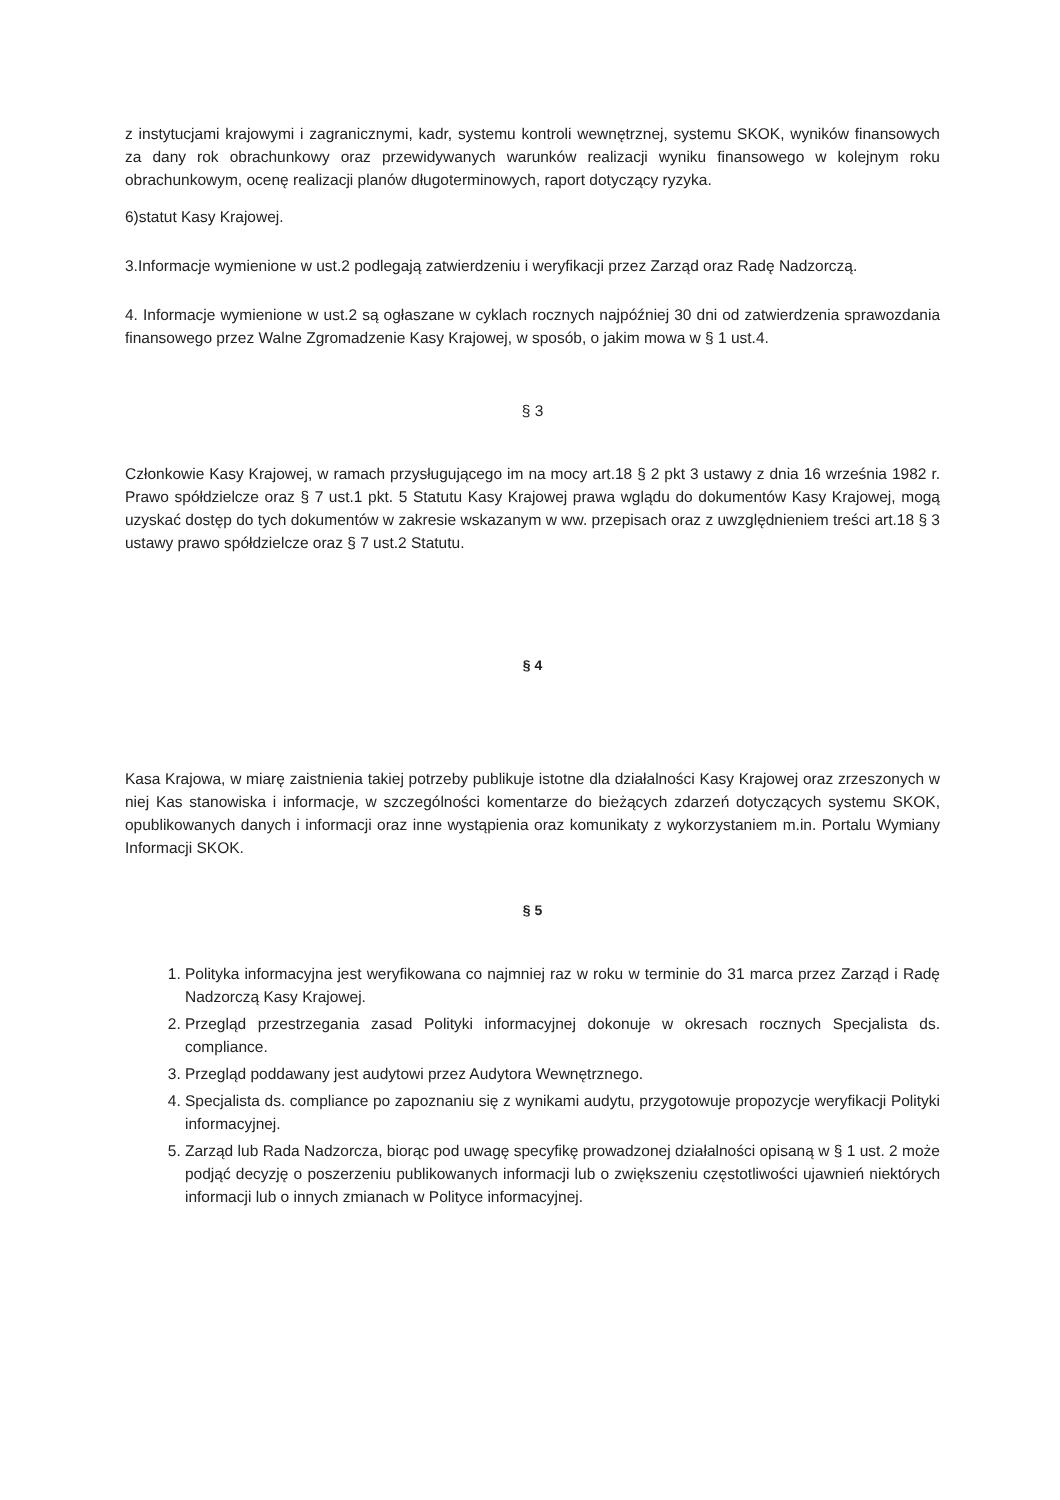z instytucjami krajowymi i zagranicznymi, kadr, systemu kontroli wewnętrznej, systemu SKOK, wyników finansowych za dany rok obrachunkowy oraz przewidywanych warunków realizacji wyniku finansowego w kolejnym roku obrachunkowym, ocenę realizacji planów długoterminowych, raport dotyczący ryzyka.
6)statut Kasy Krajowej.
3.Informacje wymienione w ust.2 podlegają zatwierdzeniu i weryfikacji przez Zarząd oraz Radę Nadzorczą.
4. Informacje wymienione w ust.2 są ogłaszane w cyklach rocznych najpóźniej 30 dni od zatwierdzenia sprawozdania finansowego przez Walne Zgromadzenie Kasy Krajowej, w sposób, o jakim mowa w § 1 ust.4.
§ 3
Członkowie Kasy Krajowej, w ramach przysługującego im na mocy art.18 § 2 pkt 3 ustawy z dnia 16 września 1982 r. Prawo spółdzielcze oraz § 7 ust.1 pkt. 5 Statutu Kasy Krajowej prawa wglądu do dokumentów Kasy Krajowej, mogą uzyskać dostęp do tych dokumentów w zakresie wskazanym w ww. przepisach oraz z uwzględnieniem treści art.18 § 3 ustawy prawo spółdzielcze oraz § 7 ust.2 Statutu.
§ 4
Kasa Krajowa, w miarę zaistnienia takiej potrzeby publikuje istotne dla działalności Kasy Krajowej oraz zrzeszonych w niej Kas stanowiska i informacje, w szczególności komentarze do bieżących zdarzeń dotyczących systemu SKOK, opublikowanych danych i informacji oraz inne wystąpienia oraz komunikaty z wykorzystaniem m.in. Portalu Wymiany Informacji SKOK.
§ 5
1. Polityka informacyjna jest weryfikowana co najmniej raz w roku w terminie do 31 marca przez Zarząd i Radę Nadzorczą Kasy Krajowej.
2. Przegląd przestrzegania zasad Polityki informacyjnej dokonuje w okresach rocznych Specjalista ds. compliance.
3. Przegląd poddawany jest audytowi przez Audytora Wewnętrznego.
4. Specjalista ds. compliance po zapoznaniu się z wynikami audytu, przygotowuje propozycje weryfikacji Polityki informacyjnej.
5. Zarząd lub Rada Nadzorcza, biorąc pod uwagę specyfikę prowadzonej działalności opisaną w § 1 ust. 2 może podjąć decyzję o poszerzeniu publikowanych informacji lub o zwiększeniu częstotliwości ujawnień niektórych informacji lub o innych zmianach w Polityce informacyjnej.